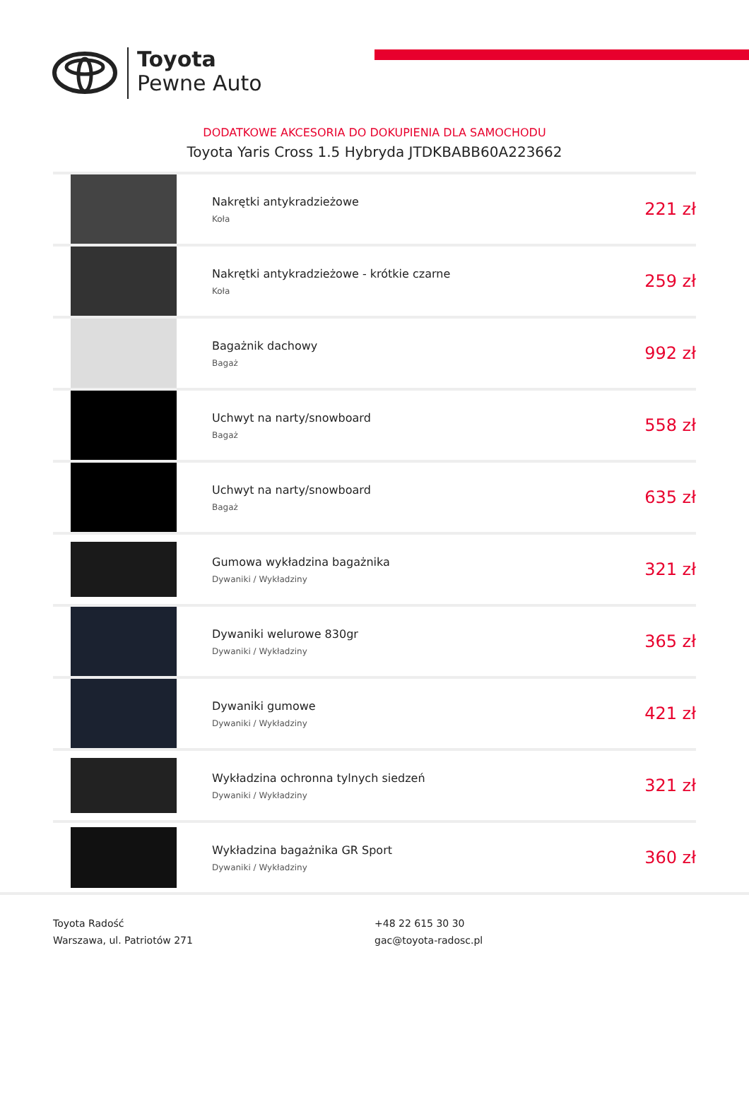Toyota
Pewne Auto
DODATKOWE AKCESORIA DO DOKUPIENIA DLA SAMOCHODU
Toyota Yaris Cross 1.5 Hybryda JTDKBABB60A223662
| | Nakrętki antykradzieżowe Koła | 221 zł |
| | Nakrętki antykradzieżowe - krótkie czarne Koła | 259 zł |
| | Bagażnik dachowy Bagaż | 992 zł |
| | Uchwyt na narty/snowboard Bagaż | 558 zł |
| | Uchwyt na narty/snowboard Bagaż | 635 zł |
| | Gumowa wykładzina bagażnika Dywaniki / Wykładziny | 321 zł |
| | Dywaniki welurowe 830gr Dywaniki / Wykładziny | 365 zł |
| | Dywaniki gumowe Dywaniki / Wykładziny | 421 zł |
| | Wykładzina ochronna tylnych siedzeń Dywaniki / Wykładziny | 321 zł |
| | Wykładzina bagażnika GR Sport Dywaniki / Wykładziny | 360 zł |
Toyota Radość
Warszawa, ul. Patriotów 271
+48 22 615 30 30
gac@toyota-radosc.pl